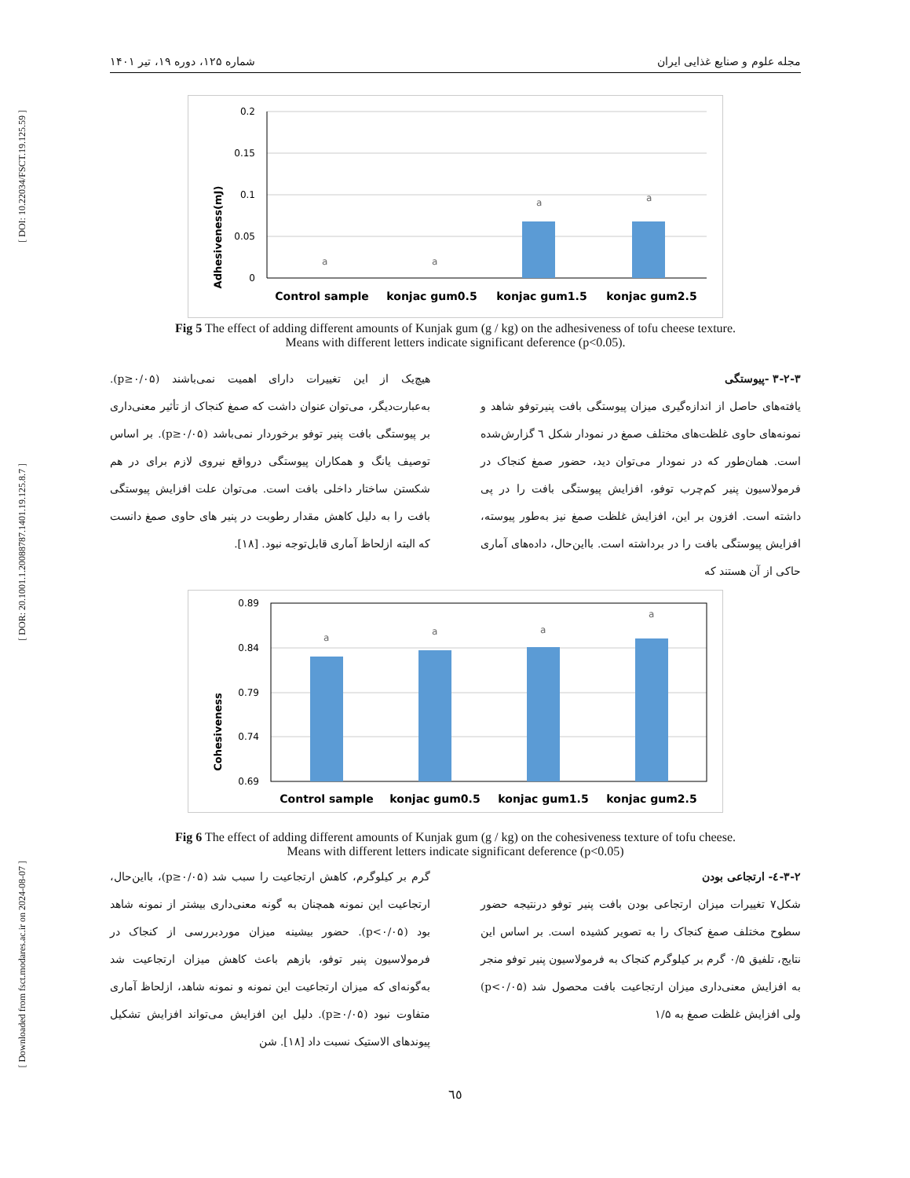[ DOI: 10.22034/FSCT.19.125.59 ]
[ DOR: 20.1001.1.20088787.1401.19.125.8.7 ]
[ Downloaded from fsct.modares.ac.ir on 2024-08-07 ]
مجله علوم و صنایع غذایی ایران شماره ۱۲۵، دوره ۱۹، تیر ۱۴۰۱
Adhesiveness(mJ)
0.2
0.15
0.1
0.05
0
a
a
a
a
Control sample
konjac gum0.5
konjac gum1.5
konjac gum2.5
Fig 5 The effect of adding different amounts of Kunjak gum (g / kg) on the adhesiveness of tofu cheese texture.
Means with different letters indicate significant deference (p<0.05).
۳-۲-۳ -پیوستگی
یافته‌های حاصل از اندازه‌گیری میزان پیوستگی بافت پنیرتوفو شاهد و نمونه‌های حاوی غلظت‌های مختلف صمغ در نمودار شکل ٦ گزارش‌شده است. همان‌طور که در نمودار می‌توان دید، حضور صمغ کنجاک در فرمولاسیون پنیر کم‌چرب توفو، افزایش پیوستگی بافت را در پی داشته است. افزون بر این، افزایش غلظت صمغ نیز به‌طور پیوسته، افزایش پیوستگی بافت را در برداشته است. بااین‌حال، داده‌های آماری حاکی از آن هستند که
هیچ‌یک از این تغییرات دارای اهمیت نمی‌باشند (p≥۰/۰۵). به‌عبارت‌دیگر، می‌توان عنوان داشت که صمغ کنجاک از تأثیر معنی‌داری بر پیوستگی بافت پنیر توفو برخوردار نمی‌باشد (p≥۰/۰۵). بر اساس توصیف یانگ و همکاران پیوستگی درواقع نیروی لازم برای در هم شکستن ساختار داخلی بافت است. می‌توان علت افزایش پیوستگی بافت را به دلیل کاهش مقدار رطوبت در پنیر های حاوی صمغ دانست که البته ازلحاظ آماری قابل‌توجه نبود. [۱۸].
Cohesiveness
0.89
0.84
0.79
0.74
0.69
a
a
a
a
Control sample
konjac gum0.5
konjac gum1.5
konjac gum2.5
Fig 6 The effect of adding different amounts of Kunjak gum (g / kg) on the cohesiveness texture of tofu cheese.
Means with different letters indicate significant deference (p<0.05)
۳-۲-٤- ارتجاعی بودن
شکل۷ تغییرات میزان ارتجاعی بودن بافت پنیر توفو درنتیجه حضور سطوح مختلف صمغ کنجاک را به تصویر کشیده است. بر اساس این نتایج، تلفیق ۰/۵ گرم بر کیلوگرم کنجاک به فرمولاسیون پنیر توفو منجر به افزایش معنی‌داری میزان ارتجاعیت بافت محصول شد (p<۰/۰۵) ولی افزایش غلظت صمغ به ۱/۵
گرم بر کیلوگرم، کاهش ارتجاعیت را سبب شد (p≥۰/۰۵)، بااین‌حال، ارتجاعیت این نمونه همچنان به گونه معنی‌داری بیشتر از نمونه شاهد بود (p<۰/۰۵). حضور بیشینه میزان موردبررسی از کنجاک در فرمولاسیون پنیر توفو، بازهم باعث کاهش میزان ارتجاعیت شد به‌گونه‌ای که میزان ارتجاعیت این نمونه و نمونه شاهد، ازلحاظ آماری متفاوت نبود (p≥۰/۰۵). دلیل این افزایش می‌تواند افزایش تشکیل پیوندهای الاستیک نسبت داد [۱۸]. شن
٦٥